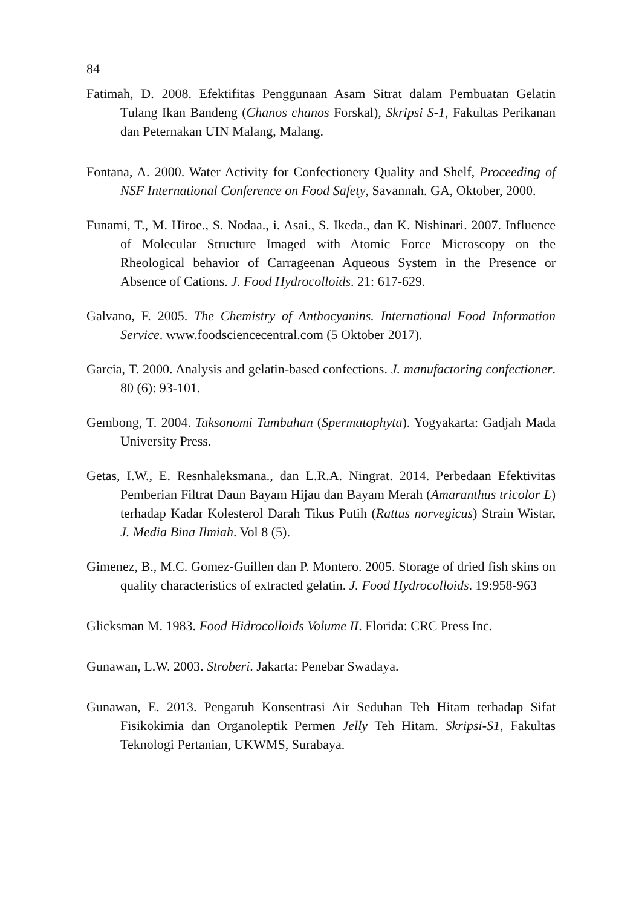84
Fatimah, D. 2008. Efektifitas Penggunaan Asam Sitrat dalam Pembuatan Gelatin Tulang Ikan Bandeng (Chanos chanos Forskal), Skripsi S-1, Fakultas Perikanan dan Peternakan UIN Malang, Malang.
Fontana, A. 2000. Water Activity for Confectionery Quality and Shelf, Proceeding of NSF International Conference on Food Safety, Savannah. GA, Oktober, 2000.
Funami, T., M. Hiroe., S. Nodaa., i. Asai., S. Ikeda., dan K. Nishinari. 2007. Influence of Molecular Structure Imaged with Atomic Force Microscopy on the Rheological behavior of Carrageenan Aqueous System in the Presence or Absence of Cations. J. Food Hydrocolloids. 21: 617-629.
Galvano, F. 2005. The Chemistry of Anthocyanins. International Food Information Service. www.foodsciencecentral.com (5 Oktober 2017).
Garcia, T. 2000. Analysis and gelatin-based confections. J. manufactoring confectioner. 80 (6): 93-101.
Gembong, T. 2004. Taksonomi Tumbuhan (Spermatophyta). Yogyakarta: Gadjah Mada University Press.
Getas, I.W., E. Resnhaleksmana., dan L.R.A. Ningrat. 2014. Perbedaan Efektivitas Pemberian Filtrat Daun Bayam Hijau dan Bayam Merah (Amaranthus tricolor L) terhadap Kadar Kolesterol Darah Tikus Putih (Rattus norvegicus) Strain Wistar, J. Media Bina Ilmiah. Vol 8 (5).
Gimenez, B., M.C. Gomez-Guillen dan P. Montero. 2005. Storage of dried fish skins on quality characteristics of extracted gelatin. J. Food Hydrocolloids. 19:958-963
Glicksman M. 1983. Food Hidrocolloids Volume II. Florida: CRC Press Inc.
Gunawan, L.W. 2003. Stroberi. Jakarta: Penebar Swadaya.
Gunawan, E. 2013. Pengaruh Konsentrasi Air Seduhan Teh Hitam terhadap Sifat Fisikokimia dan Organoleptik Permen Jelly Teh Hitam. Skripsi-S1, Fakultas Teknologi Pertanian, UKWMS, Surabaya.